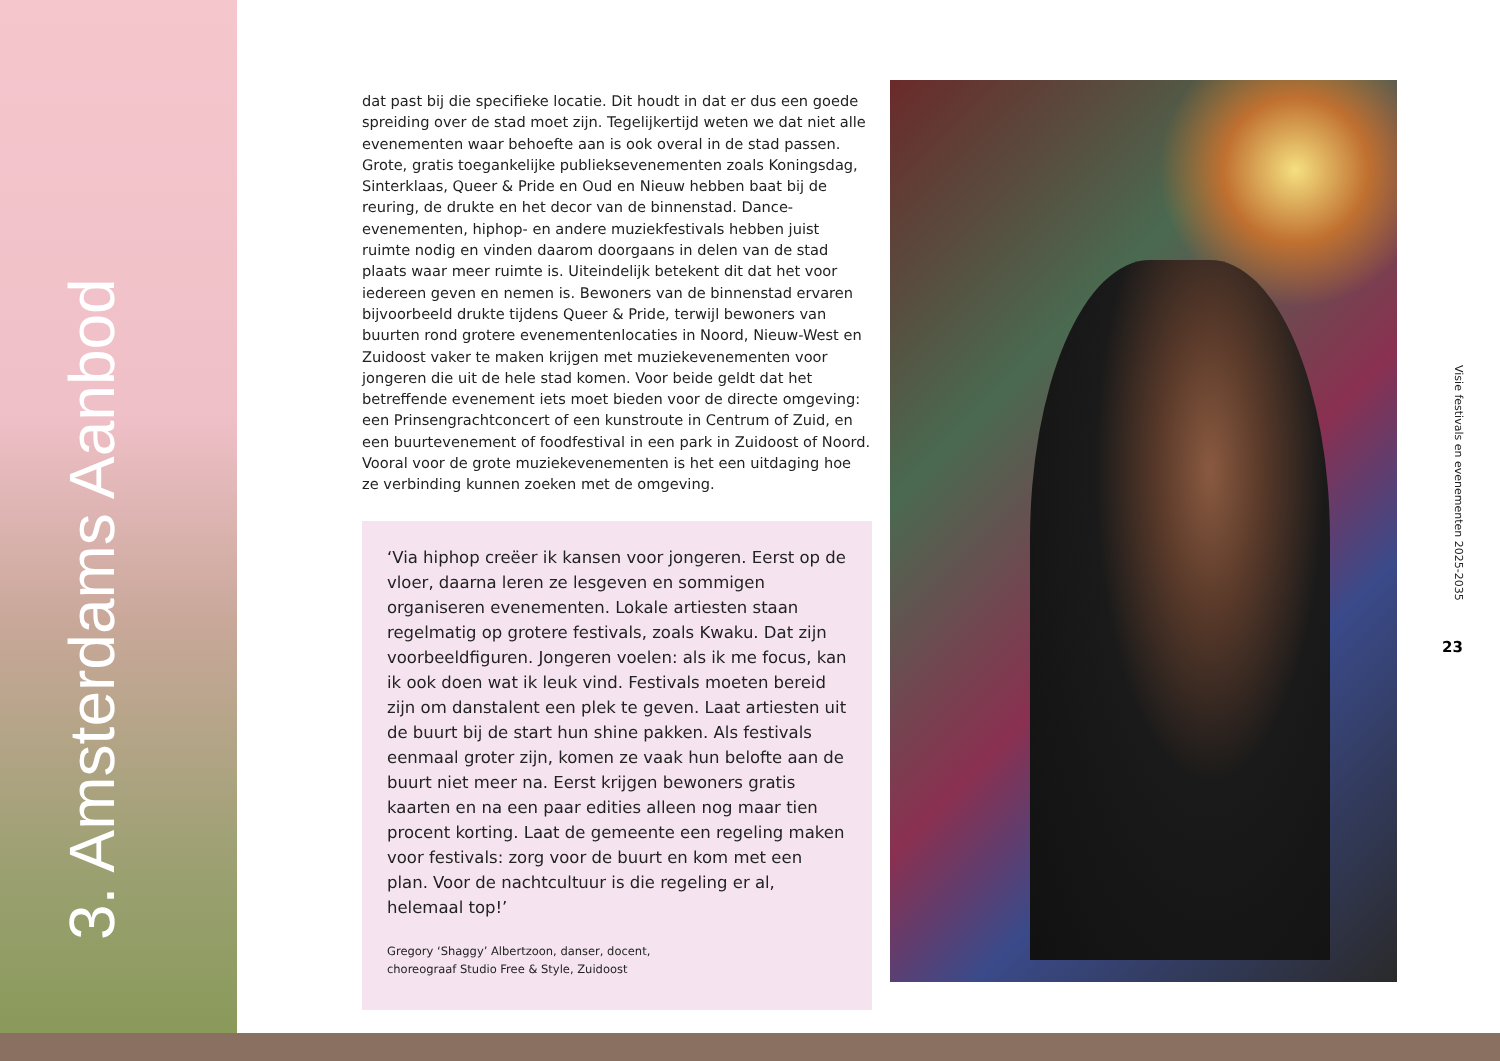3. Amsterdams Aanbod
dat past bij die specifieke locatie. Dit houdt in dat er dus een goede spreiding over de stad moet zijn. Tegelijkertijd weten we dat niet alle evenementen waar behoefte aan is ook overal in de stad passen. Grote, gratis toegankelijke publieksevenementen zoals Koningsdag, Sinterklaas, Queer & Pride en Oud en Nieuw hebben baat bij de reuring, de drukte en het decor van de binnenstad. Dance-evenementen, hiphop- en andere muziekfestivals hebben juist ruimte nodig en vinden daarom doorgaans in delen van de stad plaats waar meer ruimte is. Uiteindelijk betekent dit dat het voor iedereen geven en nemen is. Bewoners van de binnenstad ervaren bijvoorbeeld drukte tijdens Queer & Pride, terwijl bewoners van buurten rond grotere evenementenlocaties in Noord, Nieuw-West en Zuidoost vaker te maken krijgen met muziekevenementen voor jongeren die uit de hele stad komen. Voor beide geldt dat het betreffende evenement iets moet bieden voor de directe omgeving: een Prinsengrachtconcert of een kunstroute in Centrum of Zuid, en een buurtevenement of foodfestival in een park in Zuidoost of Noord. Vooral voor de grote muziekevenementen is het een uitdaging hoe ze verbinding kunnen zoeken met de omgeving.
‘Via hiphop creëer ik kansen voor jongeren. Eerst op de vloer, daarna leren ze lesgeven en sommigen organiseren evenementen. Lokale artiesten staan regelmatig op grotere festivals, zoals Kwaku. Dat zijn voorbeeldfiguren. Jongeren voelen: als ik me focus, kan ik ook doen wat ik leuk vind. Festivals moeten bereid zijn om danstalent een plek te geven. Laat artiesten uit de buurt bij de start hun shine pakken. Als festivals eenmaal groter zijn, komen ze vaak hun belofte aan de buurt niet meer na. Eerst krijgen bewoners gratis kaarten en na een paar edities alleen nog maar tien procent korting. Laat de gemeente een regeling maken voor festivals: zorg voor de buurt en kom met een plan. Voor de nachtcultuur is die regeling er al, helemaal top!’
Gregory ‘Shaggy’ Albertzoon, danser, docent,
choreograaf Studio Free & Style, Zuidoost
Visie festivals en evenementen 2025-2035
23